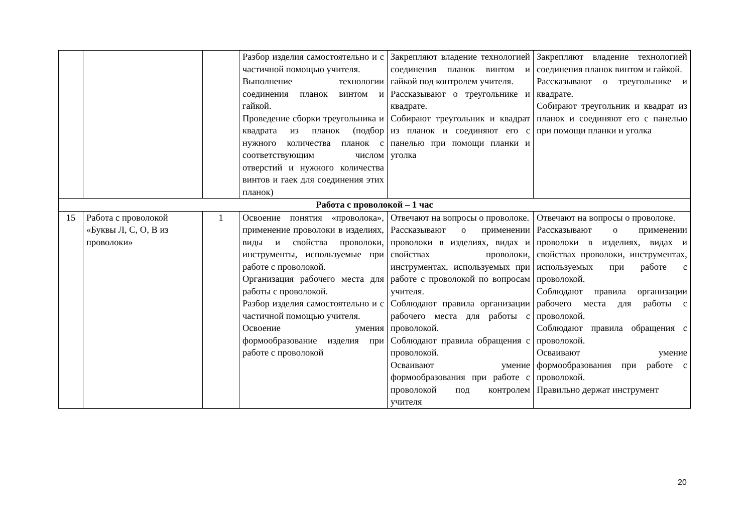| | | | Разбор изделия самостоятельно и с частичной помощью учителя. Выполнение технологии соединения планок винтом и гайкой. Проведение сборки треугольника и квадрата из планок (подбор нужного количества планок с соответствующим числом отверстий и нужного количества винтов и гаек для соединения этих планок) | Закрепляют владение технологией соединения планок винтом и гайкой под контролем учителя. Рассказывают о треугольнике и квадрате. Собирают треугольник и квадрат из планок и соединяют его с панелью при помощи планки и уголка | Закрепляют владение технологией соединения планок винтом и гайкой. Рассказывают о треугольнике и квадрате. Собирают треугольник и квадрат из планок и соединяют его с панелью при помощи планки и уголка |
| Работа с проволокой – 1 час | | | | | |
| 15 | Работа с проволокой «Буквы Л, С, О, В из проволоки» | 1 | Освоение понятия «проволока», применение проволоки в изделиях, виды и свойства проволоки, инструменты, используемые при работе с проволокой. Организация рабочего места для работы с проволокой. Разбор изделия самостоятельно и с частичной помощью учителя. Освоение умения формообразование изделия при работе с проволокой | Отвечают на вопросы о проволоке. Рассказывают о применении проволоки в изделиях, видах и свойствах проволоки, инструментах, используемых при работе с проволокой по вопросам учителя. Соблюдают правила организации рабочего места для работы с проволокой. Соблюдают правила обращения с проволокой. Осваивают умение формообразования при работе с проволокой под контролем учителя | Отвечают на вопросы о проволоке. Рассказывают о применении проволоки в изделиях, видах и свойствах проволоки, инструментах, используемых при работе с проволокой. Соблюдают правила организации рабочего места для работы с проволокой. Соблюдают правила обращения с проволокой. Осваивают умение формообразования при работе с проволокой. Правильно держат инструмент |
20